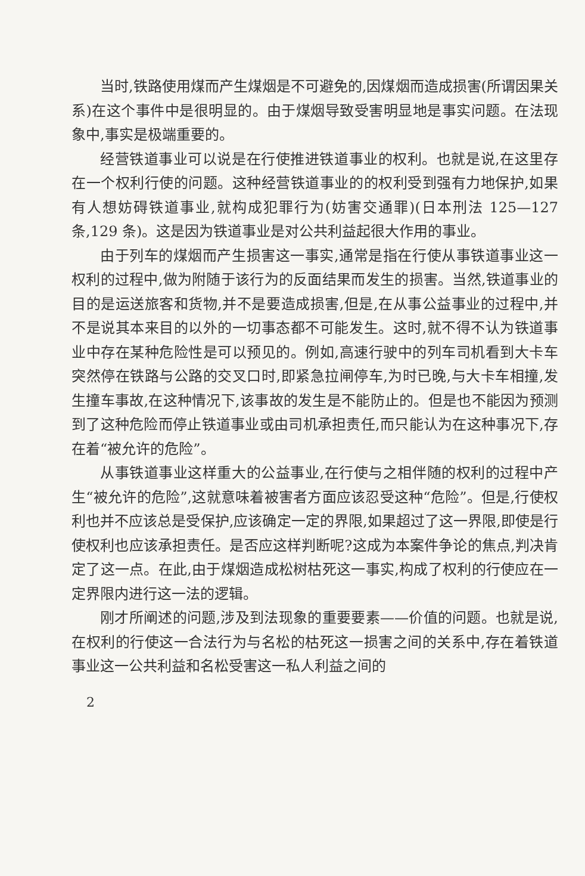当时,铁路使用煤而产生煤烟是不可避免的,因煤烟而造成损害(所谓因果关系)在这个事件中是很明显的。由于煤烟导致受害明显地是事实问题。在法现象中,事实是极端重要的。
经营铁道事业可以说是在行使推进铁道事业的权利。也就是说,在这里存在一个权利行使的问题。这种经营铁道事业的的权利受到强有力地保护,如果有人想妨碍铁道事业,就构成犯罪行为(妨害交通罪)(日本刑法 125—127 条,129 条)。这是因为铁道事业是对公共利益起很大作用的事业。
由于列车的煤烟而产生损害这一事实,通常是指在行使从事铁道事业这一权利的过程中,做为附随于该行为的反面结果而发生的损害。当然,铁道事业的目的是运送旅客和货物,并不是要造成损害,但是,在从事公益事业的过程中,并不是说其本来目的以外的一切事态都不可能发生。这时,就不得不认为铁道事业中存在某种危险性是可以预见的。例如,高速行驶中的列车司机看到大卡车突然停在铁路与公路的交叉口时,即紧急拉闸停车,为时已晚,与大卡车相撞,发生撞车事故,在这种情况下,该事故的发生是不能防止的。但是也不能因为预测到了这种危险而停止铁道事业或由司机承担责任,而只能认为在这种事况下,存在着“被允许的危险”。
从事铁道事业这样重大的公益事业,在行使与之相伴随的权利的过程中产生“被允许的危险”,这就意味着被害者方面应该忍受这种“危险”。但是,行使权利也并不应该总是受保护,应该确定一定的界限,如果超过了这一界限,即使是行使权利也应该承担责任。是否应这样判断呢?这成为本案件争论的焦点,判决肯定了这一点。在此,由于煤烟造成松树枯死这一事实,构成了权利的行使应在一定界限内进行这一法的逻辑。
刚才所阐述的问题,涉及到法现象的重要要素——价值的问题。也就是说,在权利的行使这一合法行为与名松的枯死这一损害之间的关系中,存在着铁道事业这一公共利益和名松受害这一私人利益之间的
2